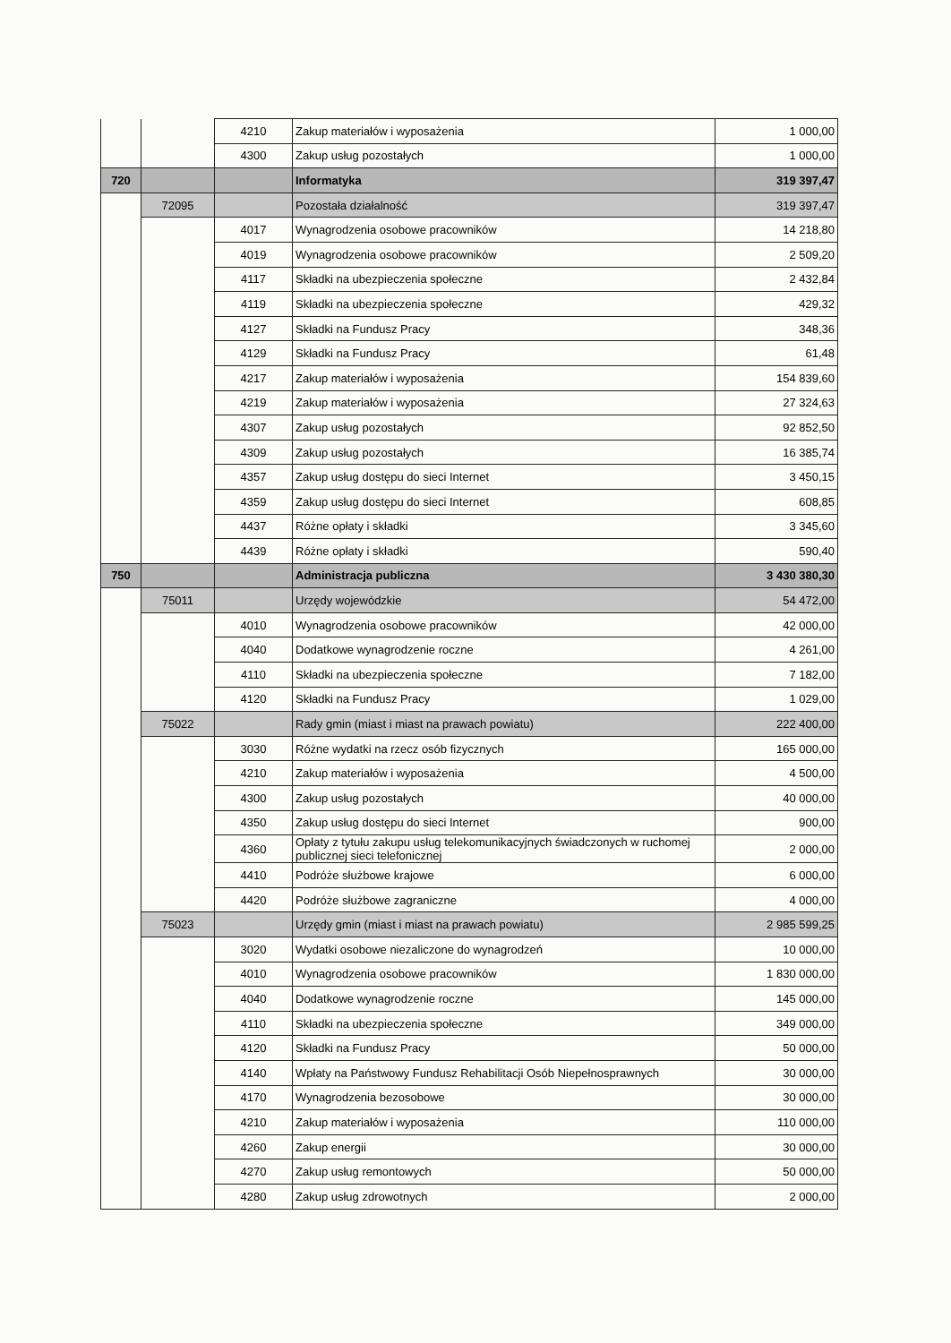| | | 4210 | Zakup materiałów i wyposażenia | 1 000,00 |
| | | 4300 | Zakup usług pozostałych | 1 000,00 |
| 720 | | | Informatyka | 319 397,47 |
| | 72095 | | Pozostała działalność | 319 397,47 |
| | | 4017 | Wynagrodzenia osobowe pracowników | 14 218,80 |
| | | 4019 | Wynagrodzenia osobowe pracowników | 2 509,20 |
| | | 4117 | Składki na ubezpieczenia społeczne | 2 432,84 |
| | | 4119 | Składki na ubezpieczenia społeczne | 429,32 |
| | | 4127 | Składki na Fundusz Pracy | 348,36 |
| | | 4129 | Składki na Fundusz Pracy | 61,48 |
| | | 4217 | Zakup materiałów i wyposażenia | 154 839,60 |
| | | 4219 | Zakup materiałów i wyposażenia | 27 324,63 |
| | | 4307 | Zakup usług pozostałych | 92 852,50 |
| | | 4309 | Zakup usług pozostałych | 16 385,74 |
| | | 4357 | Zakup usług dostępu do sieci Internet | 3 450,15 |
| | | 4359 | Zakup usług dostępu do sieci Internet | 608,85 |
| | | 4437 | Różne opłaty i składki | 3 345,60 |
| | | 4439 | Różne opłaty i składki | 590,40 |
| 750 | | | Administracja publiczna | 3 430 380,30 |
| | 75011 | | Urzędy wojewódzkie | 54 472,00 |
| | | 4010 | Wynagrodzenia osobowe pracowników | 42 000,00 |
| | | 4040 | Dodatkowe wynagrodzenie roczne | 4 261,00 |
| | | 4110 | Składki na ubezpieczenia społeczne | 7 182,00 |
| | | 4120 | Składki na Fundusz Pracy | 1 029,00 |
| | 75022 | | Rady gmin (miast i miast na prawach powiatu) | 222 400,00 |
| | | 3030 | Różne wydatki na rzecz osób fizycznych | 165 000,00 |
| | | 4210 | Zakup materiałów i wyposażenia | 4 500,00 |
| | | 4300 | Zakup usług pozostałych | 40 000,00 |
| | | 4350 | Zakup usług dostępu do sieci Internet | 900,00 |
| | | 4360 | Opłaty z tytułu zakupu usług telekomunikacyjnych świadczonych w ruchomej publicznej sieci telefonicznej | 2 000,00 |
| | | 4410 | Podróże służbowe krajowe | 6 000,00 |
| | | 4420 | Podróże służbowe zagraniczne | 4 000,00 |
| | 75023 | | Urzędy gmin (miast i miast na prawach powiatu) | 2 985 599,25 |
| | | 3020 | Wydatki osobowe niezaliczone do wynagrodzeń | 10 000,00 |
| | | 4010 | Wynagrodzenia osobowe pracowników | 1 830 000,00 |
| | | 4040 | Dodatkowe wynagrodzenie roczne | 145 000,00 |
| | | 4110 | Składki na ubezpieczenia społeczne | 349 000,00 |
| | | 4120 | Składki na Fundusz Pracy | 50 000,00 |
| | | 4140 | Wpłaty na Państwowy Fundusz Rehabilitacji Osób Niepełnosprawnych | 30 000,00 |
| | | 4170 | Wynagrodzenia bezosobowe | 30 000,00 |
| | | 4210 | Zakup materiałów i wyposażenia | 110 000,00 |
| | | 4260 | Zakup energii | 30 000,00 |
| | | 4270 | Zakup usług remontowych | 50 000,00 |
| | | 4280 | Zakup usług zdrowotnych | 2 000,00 |